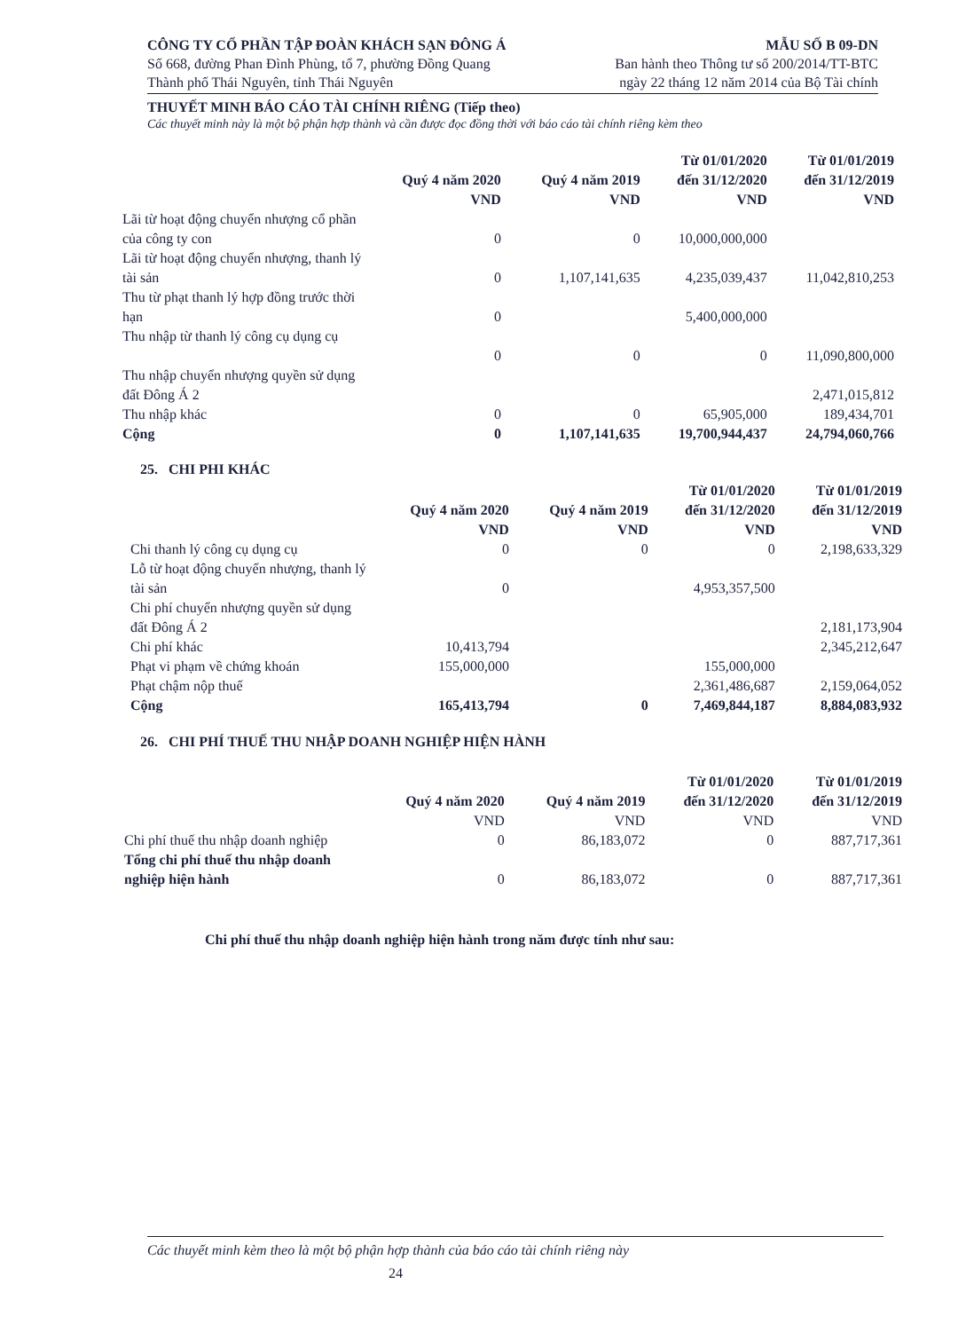CÔNG TY CỔ PHẦN TẬP ĐOÀN KHÁCH SẠN ĐÔNG Á MẪU SỐ B 09-DN
Số 668, đường Phan Đình Phùng, tổ 7, phường Đồng Quang Ban hành theo Thông tư số 200/2014/TT-BTC
Thành phố Thái Nguyên, tỉnh Thái Nguyên ngày 22 tháng 12 năm 2014 của Bộ Tài chính
THUYẾT MINH BÁO CÁO TÀI CHÍNH RIÊNG (Tiếp theo)
Các thuyết minh này là một bộ phận hợp thành và cần được đọc đồng thời với báo cáo tài chính riêng kèm theo
| | Quý 4 năm 2020 VND | Quý 4 năm 2019 VND | Từ 01/01/2020 đến 31/12/2020 VND | Từ 01/01/2019 đến 31/12/2019 VND |
| --- | --- | --- | --- | --- |
| Lãi từ hoạt động chuyển nhượng cổ phần của công ty con | 0 | 0 | 10,000,000,000 | |
| Lãi từ hoạt động chuyển nhượng, thanh lý tài sản | 0 | 1,107,141,635 | 4,235,039,437 | 11,042,810,253 |
| Thu từ phạt thanh lý hợp đồng trước thời hạn | 0 | | 5,400,000,000 | |
| Thu nhập từ thanh lý công cụ dụng cụ | 0 | 0 | 0 | 11,090,800,000 |
| Thu nhập chuyển nhượng quyền sử dụng đất Đông Á 2 | | | | 2,471,015,812 |
| Thu nhập khác | 0 | 0 | 65,905,000 | 189,434,701 |
| Cộng | 0 | 1,107,141,635 | 19,700,944,437 | 24,794,060,766 |
25. CHI PHI KHÁC
| | Quý 4 năm 2020 VND | Quý 4 năm 2019 VND | Từ 01/01/2020 đến 31/12/2020 VND | Từ 01/01/2019 đến 31/12/2019 VND |
| --- | --- | --- | --- | --- |
| Chi thanh lý công cụ dụng cụ | 0 | 0 | 0 | 2,198,633,329 |
| Lỗ từ hoạt động chuyển nhượng, thanh lý tài sản | 0 | | 4,953,357,500 | |
| Chi phí chuyển nhượng quyền sử dụng đất Đông Á 2 | | | | 2,181,173,904 |
| Chi phí khác | 10,413,794 | | | 2,345,212,647 |
| Phạt vi phạm về chứng khoán | 155,000,000 | | 155,000,000 | |
| Phạt chậm nộp thuế | | | 2,361,486,687 | 2,159,064,052 |
| Cộng | 165,413,794 | 0 | 7,469,844,187 | 8,884,083,932 |
26. CHI PHÍ THUẾ THU NHẬP DOANH NGHIỆP HIỆN HÀNH
| | Quý 4 năm 2020 VND | Quý 4 năm 2019 VND | Từ 01/01/2020 đến 31/12/2020 VND | Từ 01/01/2019 đến 31/12/2019 VND |
| --- | --- | --- | --- | --- |
| Chi phí thuế thu nhập doanh nghiệp | 0 | 86,183,072 | 0 | 887,717,361 |
| Tổng chi phí thuế thu nhập doanh nghiệp hiện hành | 0 | 86,183,072 | 0 | 887,717,361 |
Chi phí thuế thu nhập doanh nghiệp hiện hành trong năm được tính như sau:
Các thuyết minh kèm theo là một bộ phận hợp thành của báo cáo tài chính riêng này
24